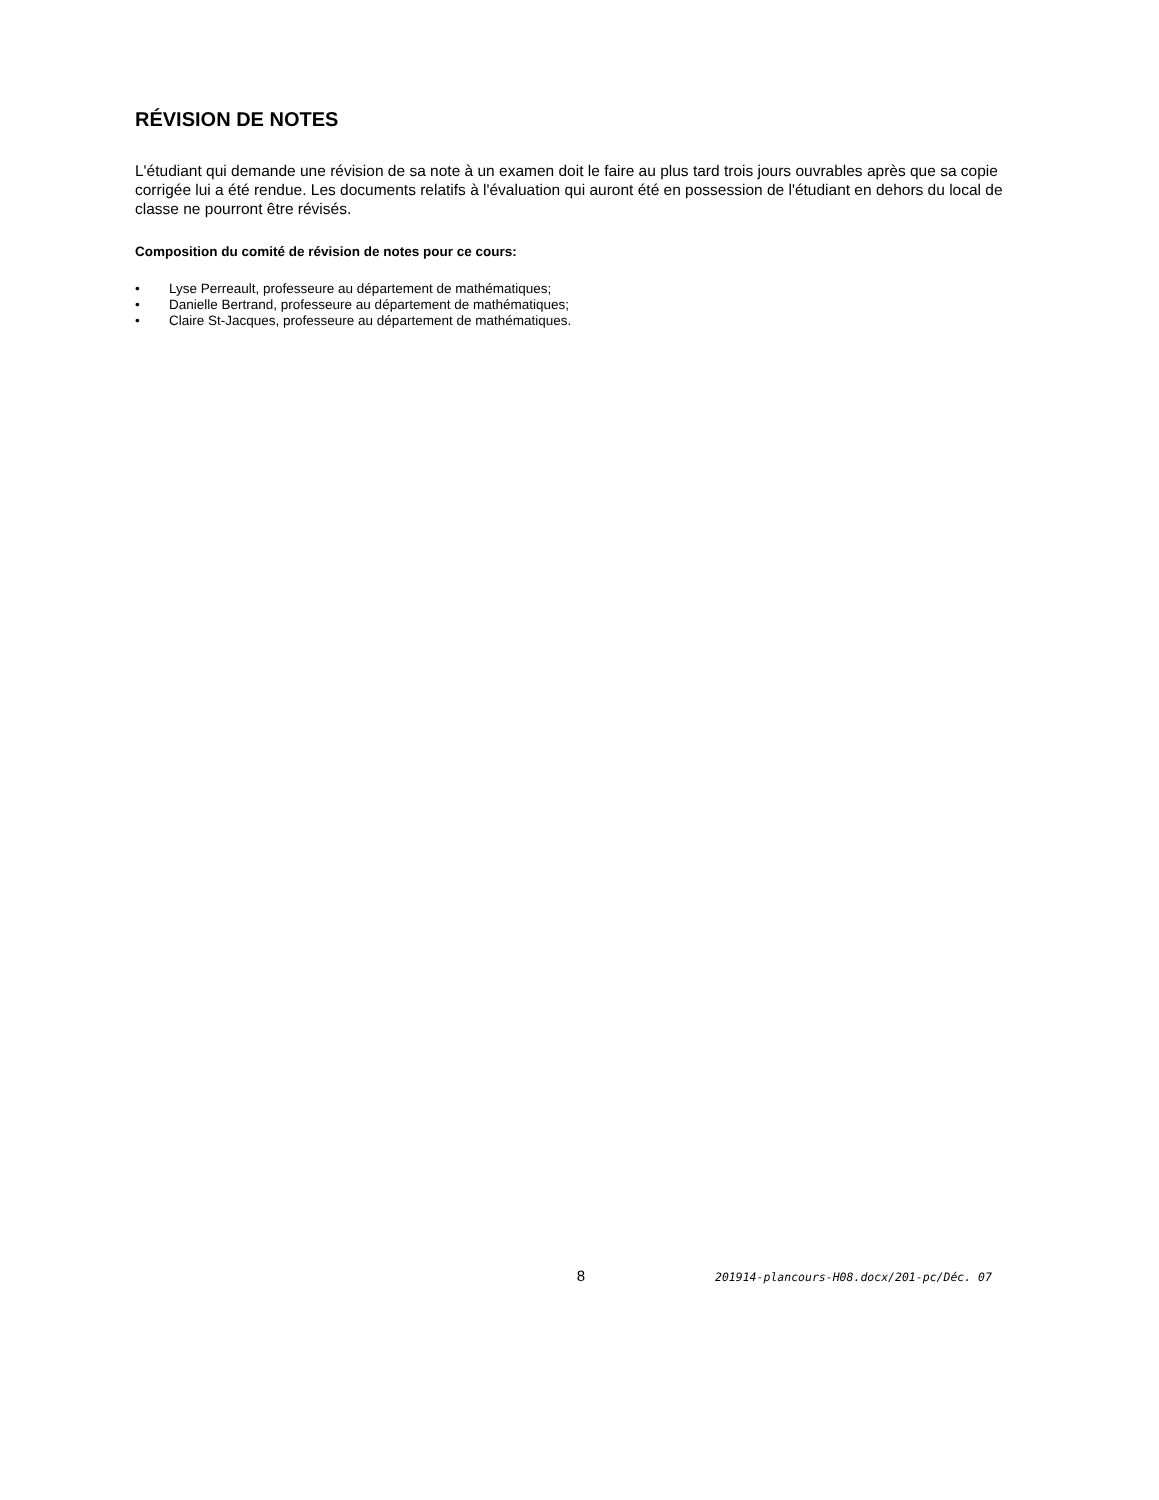RÉVISION DE NOTES
L'étudiant qui demande une révision de sa note à un examen doit le faire au plus tard trois jours ouvrables après que sa copie corrigée lui a été rendue. Les documents relatifs à l'évaluation qui auront été en possession de l'étudiant en dehors du local de classe ne pourront être révisés.
Composition du comité de révision de notes pour ce cours:
• Lyse Perreault, professeure au département de mathématiques;
• Danielle Bertrand, professeure au département de mathématiques;
• Claire St-Jacques, professeure au département de mathématiques.
8 201914-plancours-H08.docx/201-pc/Déc. 07